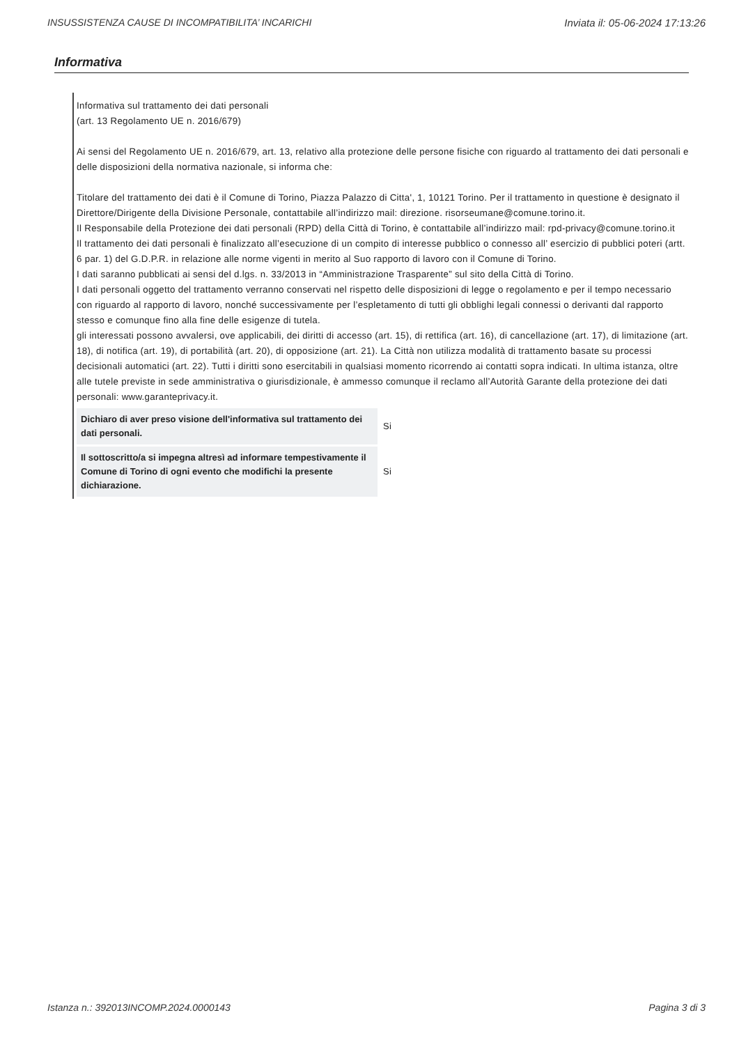INSUSSISTENZA CAUSE DI INCOMPATIBILITA’ INCARICHI Inviata il: 05-06-2024 17:13:26
Informativa
Informativa sul trattamento dei dati personali
(art. 13 Regolamento UE n. 2016/679)
Ai sensi del Regolamento UE n. 2016/679, art. 13, relativo alla protezione delle persone fisiche con riguardo al trattamento dei dati personali e delle disposizioni della normativa nazionale, si informa che:
Titolare del trattamento dei dati è il Comune di Torino, Piazza Palazzo di Citta', 1, 10121 Torino. Per il trattamento in questione è designato il Direttore/Dirigente della Divisione Personale, contattabile all’indirizzo mail: direzione. risorseumane@comune.torino.it.
Il Responsabile della Protezione dei dati personali (RPD) della Città di Torino, è contattabile all’indirizzo mail: rpd-privacy@comune.torino.it
Il trattamento dei dati personali è finalizzato all’esecuzione di un compito di interesse pubblico o connesso all’ esercizio di pubblici poteri (artt. 6 par. 1) del G.D.P.R. in relazione alle norme vigenti in merito al Suo rapporto di lavoro con il Comune di Torino.
I dati saranno pubblicati ai sensi del d.lgs. n. 33/2013 in “Amministrazione Trasparente” sul sito della Città di Torino.
I dati personali oggetto del trattamento verranno conservati nel rispetto delle disposizioni di legge o regolamento e per il tempo necessario con riguardo al rapporto di lavoro, nonché successivamente per l’espletamento di tutti gli obblighi legali connessi o derivanti dal rapporto stesso e comunque fino alla fine delle esigenze di tutela.
gli interessati possono avvalersi, ove applicabili, dei diritti di accesso (art. 15), di rettifica (art. 16), di cancellazione (art. 17), di limitazione (art. 18), di notifica (art. 19), di portabilità (art. 20), di opposizione (art. 21). La Città non utilizza modalità di trattamento basate su processi decisionali automatici (art. 22). Tutti i diritti sono esercitabili in qualsiasi momento ricorrendo ai contatti sopra indicati. In ultima istanza, oltre alle tutele previste in sede amministrativa o giurisdizionale, è ammesso comunque il reclamo all’Autorità Garante della protezione dei dati personali: www.garanteprivacy.it.
| Dichiaro di aver preso visione dell'informativa sul trattamento dei dati personali. | Si |
| Il sottoscritto/a si impegna altresì ad informare tempestivamente il Comune di Torino di ogni evento che modifichi la presente dichiarazione. | Si |
Istanza n.: 392013INCOMP.2024.0000143 Pagina 3 di 3